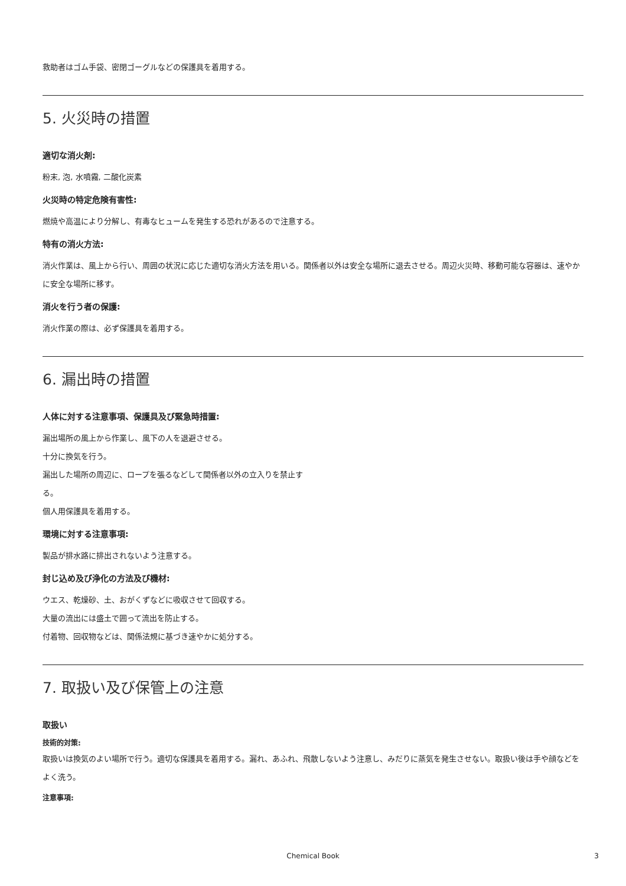救助者はゴム手袋、密閉ゴーグルなどの保護具を着用する。
5. 火災時の措置
適切な消火剤:
粉末, 泡, 水噴霧, 二酸化炭素
火災時の特定危険有害性:
燃焼や高温により分解し、有毒なヒュームを発生する恐れがあるので注意する。
特有の消火方法:
消火作業は、風上から行い、周囲の状況に応じた適切な消火方法を用いる。関係者以外は安全な場所に退去させる。周辺火災時、移動可能な容器は、速やかに安全な場所に移す。
消火を行う者の保護:
消火作業の際は、必ず保護具を着用する。
6. 漏出時の措置
人体に対する注意事項、保護具及び緊急時措置:
漏出場所の風上から作業し、風下の人を退避させる。
十分に換気を行う。
漏出した場所の周辺に、ロープを張るなどして関係者以外の立入りを禁止す
る。
個人用保護具を着用する。
環境に対する注意事項:
製品が排水路に排出されないよう注意する。
封じ込め及び浄化の方法及び機材:
ウエス、乾燥砂、土、おがくずなどに吸収させて回収する。
大量の流出には盛土で囲って流出を防止する。
付着物、回収物などは、関係法規に基づき速やかに処分する。
7. 取扱い及び保管上の注意
取扱い
技術的対策:
取扱いは換気のよい場所で行う。適切な保護具を着用する。漏れ、あふれ、飛散しないよう注意し、みだりに蒸気を発生させない。取扱い後は手や顔などをよく洗う。
注意事項:
Chemical Book 3